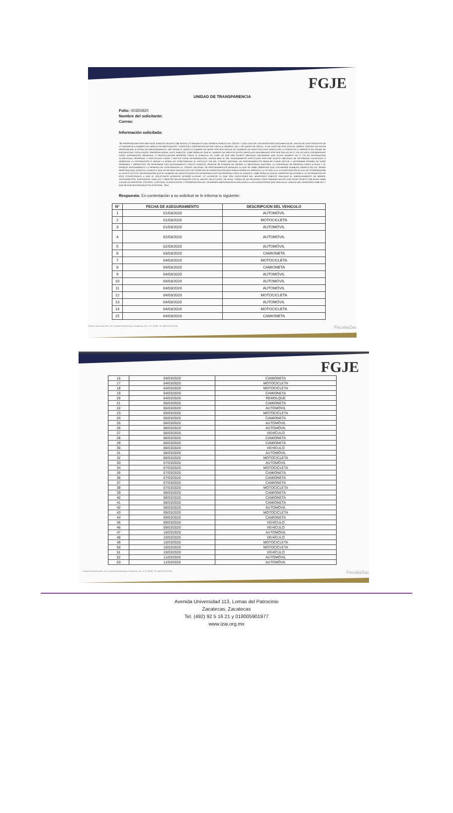FGJE
UNIDAD DE TRANSPARENCIA
Folio: 00355920
Nombre del solicitante:
Correo:
Información solicitada:
"SE PROPORCIONE POR ESE ENTE JURIDICO (SUJETO OBLIGADO) LO SIGUIENTE UNA VERSION PUBLICA EN TODOS Y CADA UNO DE LOS REGISTROS (DOCUMENTALES, DIGITALES, ELECTRONICOS DE LO SIGUIENTE A.NUMERO DE VEHICULOS ASEGURADOS Y PUESTOS A DISPOSICION DE ESA FISCALIA GENERAL DEL 1 DE MARZO DE 2020 AL 15 DE JUNIO DE 2020; (CON EL DEBIDO TESTADO DE DATOS PERSONALES). B.FECHA DE ASEGURAMIENTO, AÑO MODELO, MARCA C.NUMERO DE SERIE POR SUS SIGLAS NIV (NUMERO DE IDENTIFICACION VEHICULAR). D.CORRALON O DEPOSITO EN DONDE SE ENCUENTRAN LOCALIZADOS. (PERSONA MORAL DATO PUBLICO). CABE SEÑALAR QUE EL NUMERO DE IDENTIFICACION VEHICULAR DENOMINADO POR SUS SIGLAS NIV O VIN, NO ESTA CONSIDERADO COMO INFORMACION PERSONAL O PARTICULAR.(DE PERSONA FISICA NI JURIDICA) EN CASO DE QUE ESE SUJETO OBLIGADO DETERMINE QUE DICHO NUMERO NIV O VIN ES INFORMACION CLASIFICADA, PERSONAL O PARTICULAR FUNDE Y MOTIVE DICHA DETERMINACION. AHORA BIEN SI DEL RAZONAMIENTO EFECTUADO POR ESE SUJETO OBLIGADO SE DETREMINO CALSIFICAR O RESERVAR LA INFORMACIÓN O NEGAR LA MISMA DE COMFORMIDAD AL ARTICULO 218 DEL CODIGO NACIONAL DE PROCEDIMIENTOS PENALES FUNDE MOTIVE Y DETERMINE PRUEBA DE DAÑO PROBABLE Y ESPECIFICO. SE DETERMINE CON RAZONAMIENTO LOGICO JURIDICO, PORQUE SE PONDRIA EN RIESGO LA SEGURIDAD NACIONAL LA INTEGRIDAD DE PERSONA FISICA ALGUNA Y EL PORQUE RAZONAMIENTO LA RESERVA DE CONFORMIDAD AL CODIGO NACIONAL DE PROCEDIMIENTOS PENALES YA QUE SE DEBE OBSERVAR QUE LOS BIENES MUEBLES (VEHICULOS) NO TIENEN PERSONALIDAD JURIDICA, AUNADO A QUE NO SE PIDE NINGUN DATO DE CARPETAS DE INVESTIGACION QUE PUEDA PONER EN RIESGO A LA VICTIMA NI A LA INVESTIGACIÓN NI AUN DE CONSIDERARSE AL SUJETO ACTIVO; REITERANDOSE QUE EL NUMERO DE IDENTIFICACION NO DETERMINA DATO DE PERSONA FISICA NI JURIDICA. CABE SEÑALAR QUE EL DERECHO DE ACCESO A LA INFORMACIÓN NO ESTA CONDICIONADO A QUE EL SOLICITANTE ACREDITE INTERÉS ALGUNO. LO ANTERIOR YA QUE SON FACULTADES DEL MINISTERIO PÚBLICO REALIZAR EL ASEGURAMIENTO DE BIENES, INSTRUMENTOS, SUSTANCIAS, HUELLAS Y OBJETOS RELACIONADOS CON EL HECHO DELICTUOSO, DE IGUAL FORMA ES DE REITERAR COMO PREMISA MAYOR QUE DICHO SUJETO OBLIGADO DEBE LLEVAR UN REGISTRO, CONTROL, CUSTODIA, CLASIFICACION Y CONSERVACIÓN DE LOS BIENES ASEGURADOS EN RELACIÓN A LAS INDAGATORIAS QUE REALIZA EL AGENTE DEL MINISTERIO PÚBLICO Y QUE SE ENCUENTRAN BAJO SU CUSTODIA. "(Sic)
Respuesta: En contestación a su solicitud se le informa lo siguiente:
| N° | FECHA DE ASEGURAMIENTO | DESCRIPCION DEL VEHICULO |
| --- | --- | --- |
| 1 | 01/03/2020 | AUTOMÓVIL |
| 2 | 01/03/2020 | MOTOCICLETA |
| 3 | 01/03/2020 | AUTOMÓVIL |
| 4 | 02/03/2020 | AUTOMÓVIL |
| 5 | 02/03/2020 | AUTOMÓVIL |
| 6 | 03/03/2020 | CAMIONETA |
| 7 | 04/03/2020 | MOTOCICLETA |
| 8 | 04/03/2020 | CAMIONETA |
| 9 | 04/03/2020 | AUTOMÓVIL |
| 10 | 04/03/2020 | AUTOMÓVIL |
| 11 | 04/03/2020 | AUTOMÓVIL |
| 12 | 04/03/2020 | MOTOCICLETA |
| 13 | 04/03/2020 | AUTOMÓVIL |
| 14 | 04/03/2020 | MOTOCICLETA |
| 15 | 04/03/2020 | CAMIONETA |
Circuito Zacatecas 401, Col. Ciudad Administrativa, Zacatecas, Zac. C.P. 98160, Tel. (492) 92.5.60.50 FiscaliaZac
FGJE
| 16 | 04/03/2020 | CAMIONETA |
| 17 | 04/03/2020 | MOTOCICLETA |
| 18 | 04/03/2020 | MOTOCICLETA |
| 19 | 04/03/2020 | CAMIONETA |
| 20 | 04/03/2020 | REMOLQUE |
| 21 | 05/03/2020 | CAMIONETA |
| 22 | 05/03/2020 | AUTOMÓVIL |
| 23 | 05/03/2020 | MOTOCICLETA |
| 24 | 05/03/2020 | CAMIONETA |
| 25 | 06/03/2020 | AUTOMÓVIL |
| 26 | 06/03/2020 | AUTOMÓVIL |
| 27 | 06/03/2020 | VEHÍCULO |
| 28 | 06/03/2020 | CAMIONETA |
| 29 | 06/03/2020 | CAMIONETA |
| 30 | 06/03/2020 | VEHÍCULO |
| 31 | 06/03/2020 | AUTOMÓVIL |
| 32 | 06/03/2020 | MOTOCICLETA |
| 33 | 07/03/2020 | AUTOMÓVIL |
| 34 | 07/03/2020 | MOTOCICLETA |
| 35 | 07/03/2020 | CAMIONETA |
| 36 | 07/03/2020 | CAMIONETA |
| 37 | 07/03/2020 | CAMIONETA |
| 38 | 07/03/2020 | MOTOCICLETA |
| 39 | 08/03/2020 | CAMIONETA |
| 40 | 08/03/2020 | CAMIONETA |
| 41 | 08/03/2020 | CAMIONETA |
| 42 | 08/03/2020 | AUTOMÓVIL |
| 43 | 09/03/2020 | MOTOCICLETA |
| 44 | 09/03/2020 | CAMIONETA |
| 45 | 09/03/2020 | VEHÍCULO |
| 46 | 09/03/2020 | VEHÍCULO |
| 47 | 10/03/2020 | AUTOMÓVIL |
| 48 | 10/03/2020 | VEHÍCULO |
| 49 | 10/03/2020 | MOTOCICLETA |
| 50 | 10/03/2020 | MOTOCICLETA |
| 51 | 10/03/2020 | VEHÍCULO |
| 52 | 11/03/2020 | AUTOMÓVIL |
| 53 | 11/03/2020 | AUTOMÓVIL |
Circuito Zacatecas 401, Col. Ciudad Administrativa, Zacatecas, Zac. C.P. 98160, Tel. (492) 92.5.60.50 FiscaliaZac
Avenida Universidad 113, Lomas del Patrocinio
Zacatecas, Zacatecas
Tel. (492) 92 5 16 21 y 018005901977
www.izai.org.mx